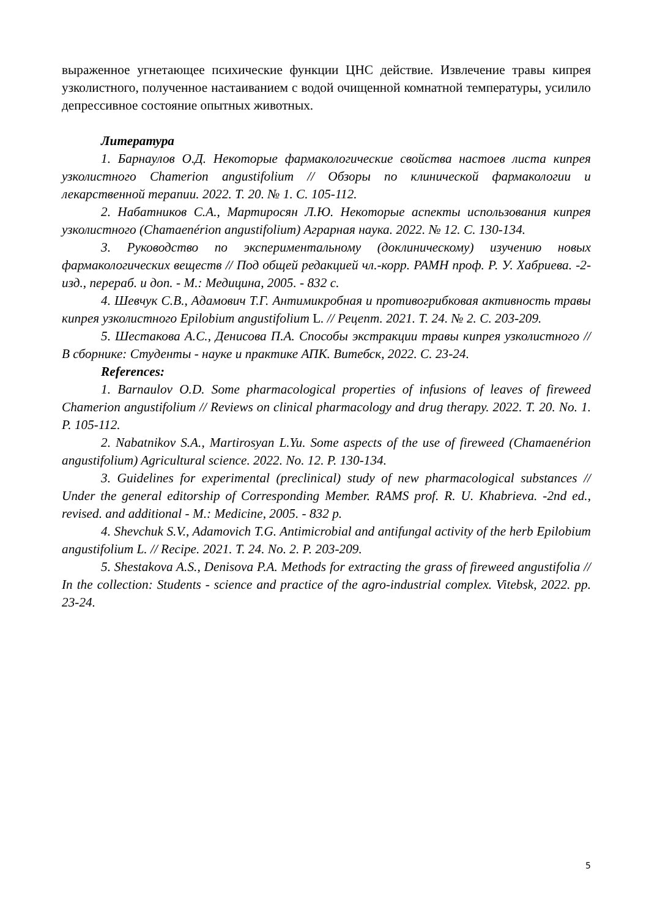выраженное угнетающее психические функции ЦНС действие. Извлечение травы кипрея узколистного, полученное настаиванием с водой очищенной комнатной температуры, усилило депрессивное состояние опытных животных.
Литература
1. Барнаулов О.Д. Некоторые фармакологические свойства настоев листа кипрея узколистного Chamerion angustifolium // Обзоры по клинической фармакологии и лекарственной терапии. 2022. Т. 20. № 1. С. 105-112.
2. Набатников С.А., Мартиросян Л.Ю. Некоторые аспекты использования кипрея узколистного (Chamaenérion angustifolium) Аграрная наука. 2022. № 12. С. 130-134.
3. Руководство по экспериментальному (доклиническому) изучению новых фармакологических веществ // Под общей редакцией чл.-корр. РАМН проф. Р. У. Хабриева. -2-изд., перераб. и доп. - М.: Медицина, 2005. - 832 с.
4. Шевчук С.В., Адамович Т.Г. Антимикробная и противогрибковая активность травы кипрея узколистного Epilobium angustifolium L. // Рецепт. 2021. Т. 24. № 2. С. 203-209.
5. Шестакова А.С., Денисова П.А. Способы экстракции травы кипрея узколистного // В сборнике: Студенты - науке и практике АПК. Витебск, 2022. С. 23-24.
References:
1. Barnaulov O.D. Some pharmacological properties of infusions of leaves of fireweed Chamerion angustifolium // Reviews on clinical pharmacology and drug therapy. 2022. T. 20. No. 1. P. 105-112.
2. Nabatnikov S.A., Martirosyan L.Yu. Some aspects of the use of fireweed (Chamaenérion angustifolium) Agricultural science. 2022. No. 12. P. 130-134.
3. Guidelines for experimental (preclinical) study of new pharmacological substances // Under the general editorship of Corresponding Member. RAMS prof. R. U. Khabrieva. -2nd ed., revised. and additional - M.: Medicine, 2005. - 832 p.
4. Shevchuk S.V., Adamovich T.G. Antimicrobial and antifungal activity of the herb Epilobium angustifolium L. // Recipe. 2021. T. 24. No. 2. P. 203-209.
5. Shestakova A.S., Denisova P.A. Methods for extracting the grass of fireweed angustifolia // In the collection: Students - science and practice of the agro-industrial complex. Vitebsk, 2022. pp. 23-24.
5